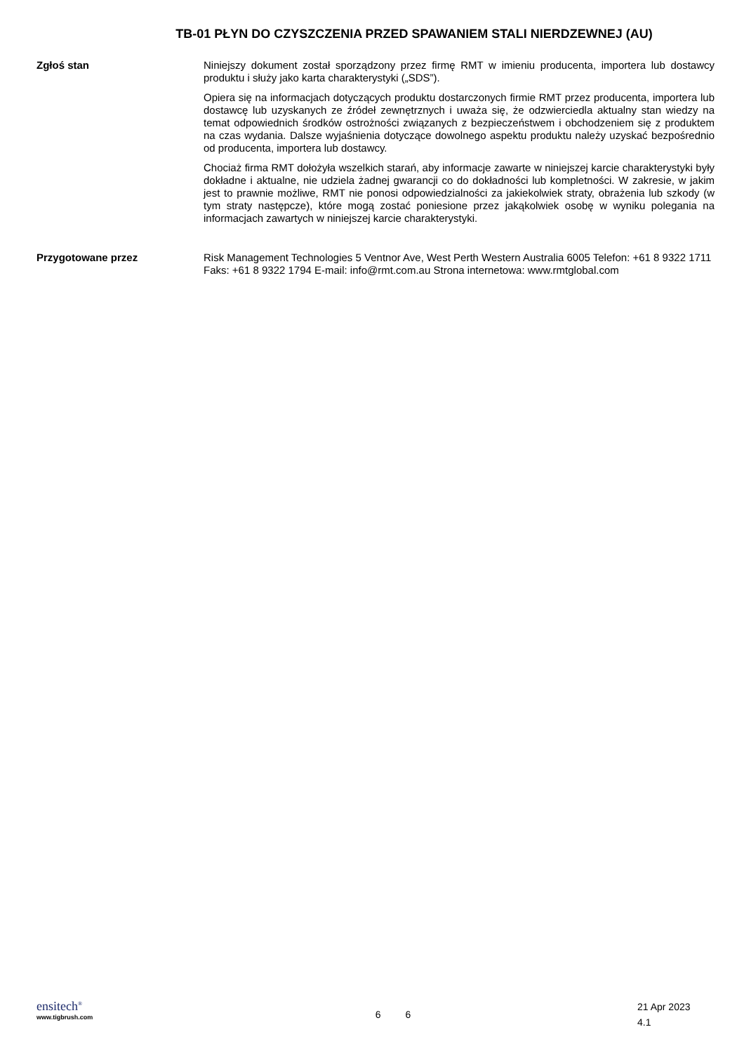TB-01 PŁYN DO CZYSZCZENIA PRZED SPAWANIEM STALI NIERDZEWNEJ (AU)
Zgłoś stan
Niniejszy dokument został sporządzony przez firmę RMT w imieniu producenta, importera lub dostawcy produktu i służy jako karta charakterystyki („SDS”).
Opiera się na informacjach dotyczących produktu dostarczonych firmie RMT przez producenta, importera lub dostawcę lub uzyskanych ze źródeł zewnętrznych i uważa się, że odzwierciedla aktualny stan wiedzy na temat odpowiednich środków ostrożności związanych z bezpieczeństwem i obchodzeniem się z produktem na czas wydania. Dalsze wyjaśnienia dotyczące dowolnego aspektu produktu należy uzyskać bezpośrednio od producenta, importera lub dostawcy.
Chociaż firma RMT dołożyła wszelkich starań, aby informacje zawarte w niniejszej karcie charakterystyki były dokładne i aktualne, nie udziela żadnej gwarancji co do dokładności lub kompletności. W zakresie, w jakim jest to prawnie możliwe, RMT nie ponosi odpowiedzialności za jakiekolwiek straty, obrażenia lub szkody (w tym straty następcze), które mogą zostać poniesione przez jakąkolwiek osobę w wyniku polegania na informacjach zawartych w niniejszej karcie charakterystyki.
Przygotowane przez
Risk Management Technologies 5 Ventnor Ave, West Perth Western Australia 6005 Telefon: +61 8 9322 1711 Faks: +61 8 9322 1794 E-mail: info@rmt.com.au Strona internetowa: www.rmtglobal.com
ensitech<sup>®</sup>
www.tigbrush.com
6 6
21 Apr 2023
4.1